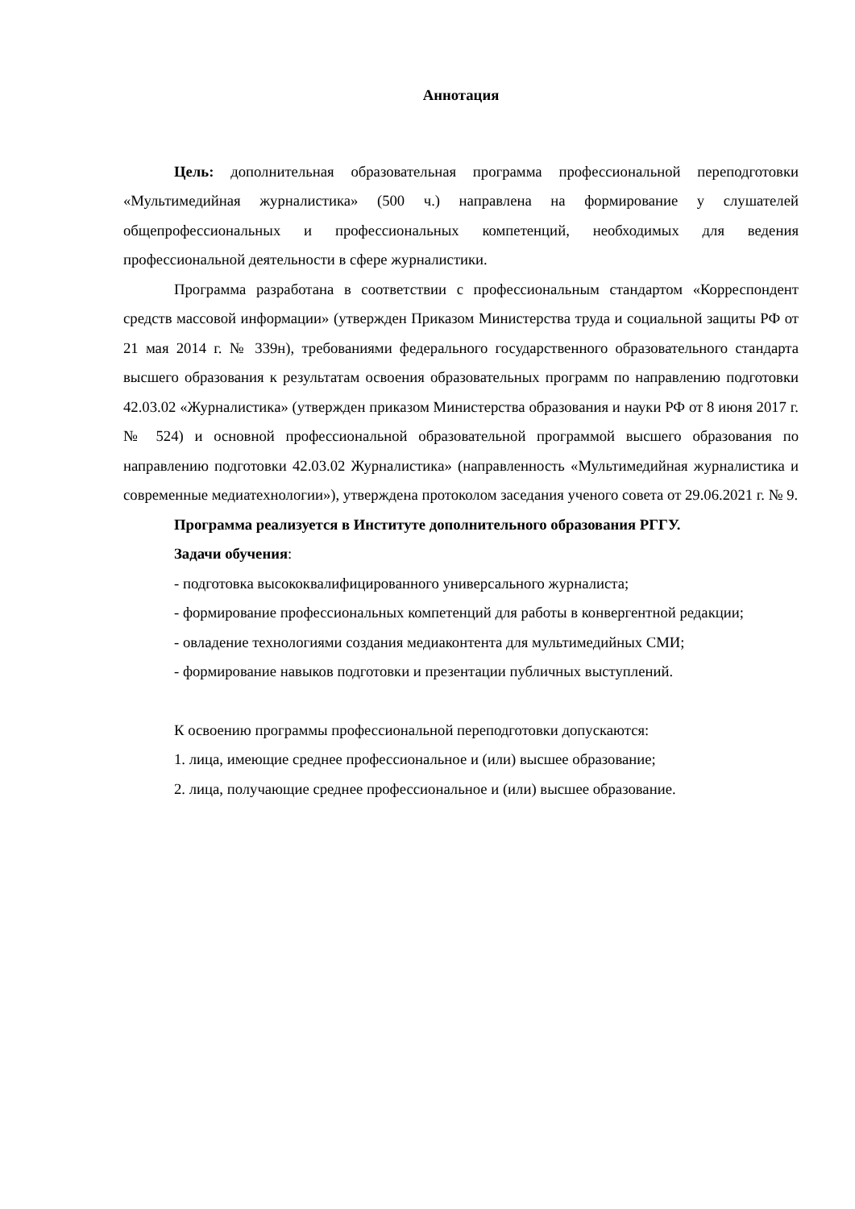Аннотация
Цель: дополнительная образовательная программа профессиональной переподготовки «Мультимедийная журналистика» (500 ч.) направлена на формирование у слушателей общепрофессиональных и профессиональных компетенций, необходимых для ведения профессиональной деятельности в сфере журналистики.
Программа разработана в соответствии с профессиональным стандартом «Корреспондент средств массовой информации» (утвержден Приказом Министерства труда и социальной защиты РФ от 21 мая 2014 г. № 339н), требованиями федерального государственного образовательного стандарта высшего образования к результатам освоения образовательных программ по направлению подготовки 42.03.02 «Журналистика» (утвержден приказом Министерства образования и науки РФ от 8 июня 2017 г. № 524) и основной профессиональной образовательной программой высшего образования по направлению подготовки 42.03.02 Журналистика» (направленность «Мультимедийная журналистика и современные медиатехнологии»), утверждена протоколом заседания ученого совета от 29.06.2021 г. № 9.
Программа реализуется в Институте дополнительного образования РГГУ.
Задачи обучения:
- подготовка высококвалифицированного универсального журналиста;
- формирование профессиональных компетенций для работы в конвергентной редакции;
- овладение технологиями создания медиаконтента для мультимедийных СМИ;
- формирование навыков подготовки и презентации публичных выступлений.
К освоению программы профессиональной переподготовки допускаются:
1. лица, имеющие среднее профессиональное и (или) высшее образование;
2. лица, получающие среднее профессиональное и (или) высшее образование.